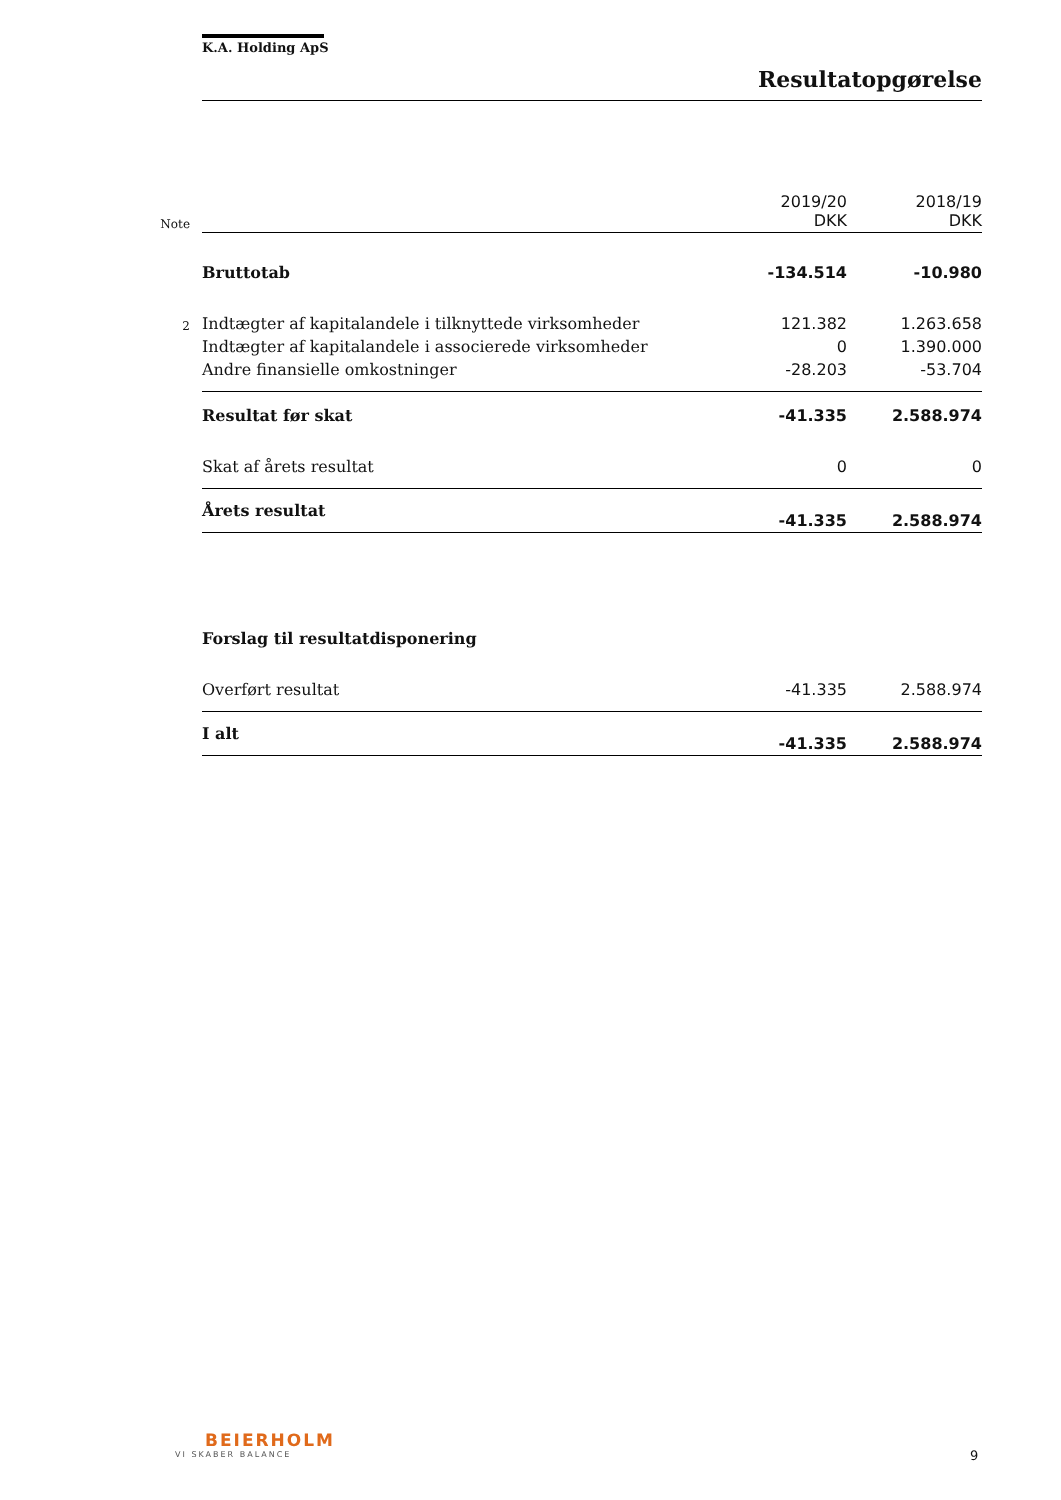K.A. Holding ApS
Resultatopgørelse
| Note | | 2019/20 DKK | 2018/19 DKK |
| | Bruttotab | -134.514 | -10.980 |
| 2 | Indtægter af kapitalandele i tilknyttede virksomheder | 121.382 | 1.263.658 |
| | Indtægter af kapitalandele i associerede virksomheder | 0 | 1.390.000 |
| | Andre finansielle omkostninger | -28.203 | -53.704 |
| | Resultat før skat | -41.335 | 2.588.974 |
| | Skat af årets resultat | 0 | 0 |
| | Årets resultat | -41.335 | 2.588.974 |
| | Forslag til resultatdisponering | | |
| | Overført resultat | -41.335 | 2.588.974 |
| | I alt | -41.335 | 2.588.974 |
BEIERHOLM
VI SKABER BALANCE
9